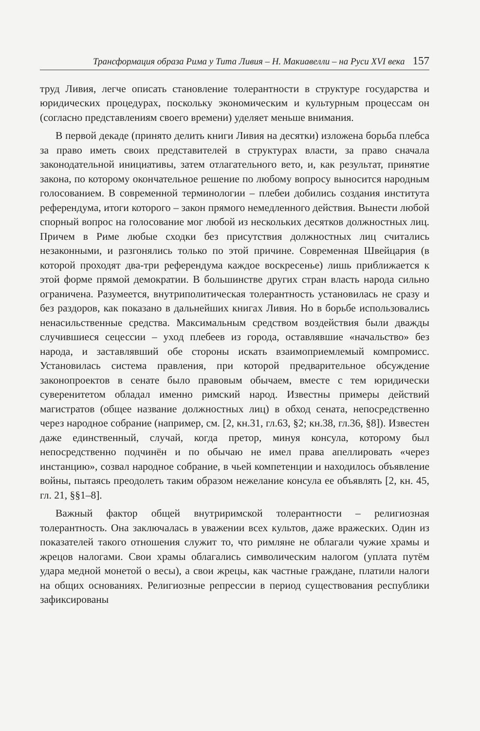Трансформация образа Рима у Тита Ливия – Н. Макиавелли – на Руси XVI века 157
труд Ливия, легче описать становление толерантности в структуре государства и юридических процедурах, поскольку экономическим и культурным процессам он (согласно представлениям своего времени) уделяет меньше внимания.
В первой декаде (принято делить книги Ливия на десятки) изложена борьба плебса за право иметь своих представителей в структурах власти, за право сначала законодательной инициативы, затем отлагательного вето, и, как результат, принятие закона, по которому окончательное решение по любому вопросу выносится народным голосованием. В современной терминологии – плебеи добились создания института референдума, итоги которого – закон прямого немедленного действия. Вынести любой спорный вопрос на голосование мог любой из нескольких десятков должностных лиц. Причем в Риме любые сходки без присутствия должностных лиц считались незаконными, и разгонялись только по этой причине. Современная Швейцария (в которой проходят два-три референдума каждое воскресенье) лишь приближается к этой форме прямой демократии. В большинстве других стран власть народа сильно ограничена. Разумеется, внутриполитическая толерантность установилась не сразу и без раздоров, как показано в дальнейших книгах Ливия. Но в борьбе использовались ненасильственные средства. Максимальным средством воздействия были дважды случившиеся сецессии – уход плебеев из города, оставлявшие «начальство» без народа, и заставлявший обе стороны искать взаимоприемлемый компромисс. Установилась система правления, при которой предварительное обсуждение законопроектов в сенате было правовым обычаем, вместе с тем юридически суверенитетом обладал именно римский народ. Известны примеры действий магистратов (общее название должностных лиц) в обход сената, непосредственно через народное собрание (например, см. [2, кн.31, гл.63, §2; кн.38, гл.36, §8]). Известен даже единственный, случай, когда претор, минуя консула, которому был непосредственно подчинён и по обычаю не имел права апеллировать «через инстанцию», созвал народное собрание, в чьей компетенции и находилось объявление войны, пытаясь преодолеть таким образом нежелание консула ее объявлять [2, кн. 45, гл. 21, §§1–8].
Важный фактор общей внутриримской толерантности – религиозная толерантность. Она заключалась в уважении всех культов, даже вражеских. Один из показателей такого отношения служит то, что римляне не облагали чужие храмы и жрецов налогами. Свои храмы облагались символическим налогом (уплата путём удара медной монетой о весы), а свои жрецы, как частные граждане, платили налоги на общих основаниях. Религиозные репрессии в период существования республики зафиксированы